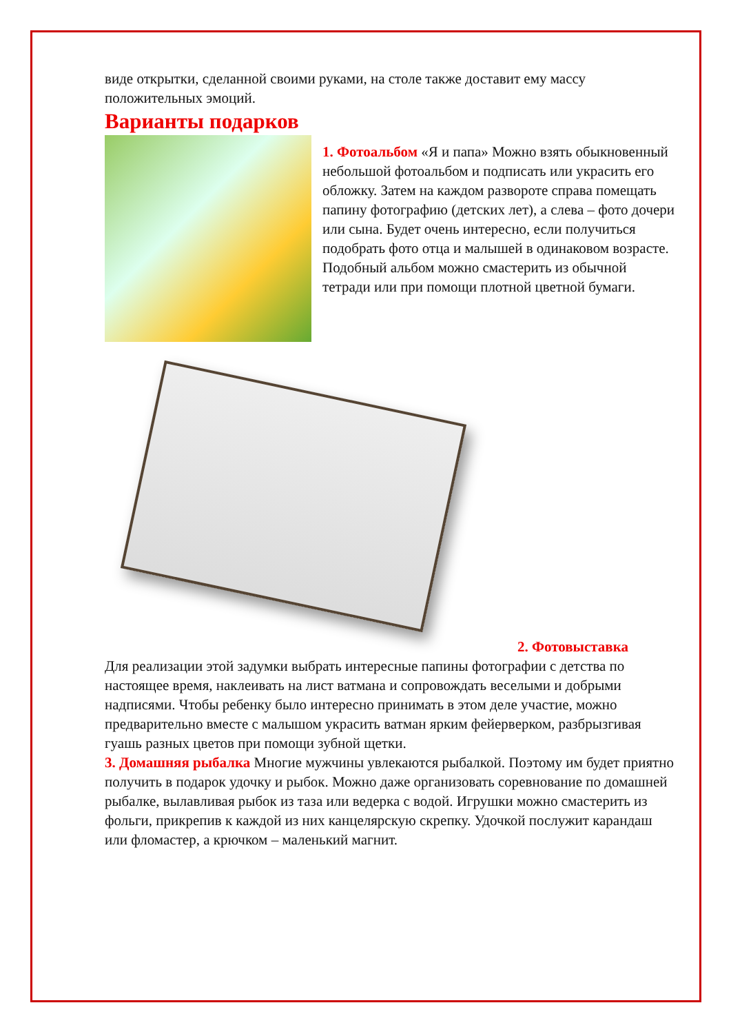виде открытки, сделанной своими руками, на столе также доставит ему массу положительных эмоций.
Варианты подарков
1. Фотоальбом «Я и папа» Можно взять обыкновенный небольшой фотоальбом и подписать или украсить его обложку. Затем на каждом развороте справа помещать папину фотографию (детских лет), а слева – фото дочери или сына. Будет очень интересно, если получиться подобрать фото отца и малышей в одинаковом возрасте. Подобный альбом можно смастерить из обычной тетради или при помощи плотной цветной бумаги.
2. Фотовыставка
Для реализации этой задумки выбрать интересные папины фотографии с детства по настоящее время, наклеивать на лист ватмана и сопровождать веселыми и добрыми надписями. Чтобы ребенку было интересно принимать в этом деле участие, можно предварительно вместе с малышом украсить ватман ярким фейерверком, разбрызгивая гуашь разных цветов при помощи зубной щетки.
3. Домашняя рыбалка Многие мужчины увлекаются рыбалкой. Поэтому им будет приятно получить в подарок удочку и рыбок. Можно даже организовать соревнование по домашней рыбалке, вылавливая рыбок из таза или ведерка с водой. Игрушки можно смастерить из фольги, прикрепив к каждой из них канцелярскую скрепку. Удочкой послужит карандаш или фломастер, а крючком – маленький магнит.